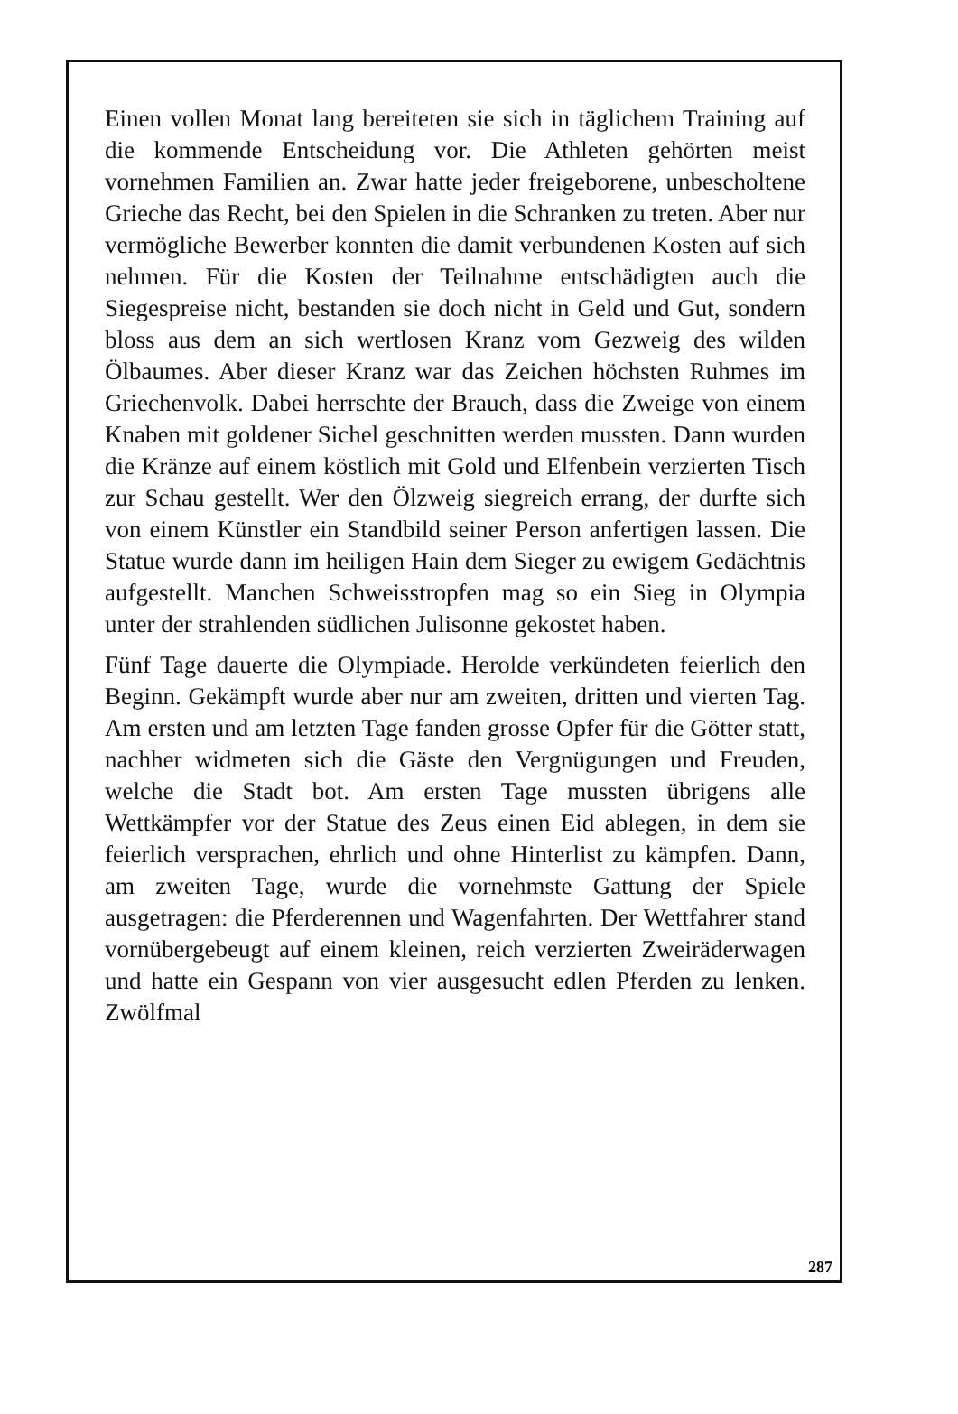Einen vollen Monat lang bereiteten sie sich in täglichem Training auf die kommende Entscheidung vor. Die Athleten gehörten meist vornehmen Familien an. Zwar hatte jeder freigeborene, unbescholtene Grieche das Recht, bei den Spielen in die Schranken zu treten. Aber nur vermögliche Bewerber konnten die damit verbundenen Kosten auf sich nehmen. Für die Kosten der Teilnahme entschädigten auch die Siegespreise nicht, bestanden sie doch nicht in Geld und Gut, sondern bloss aus dem an sich wertlosen Kranz vom Gezweig des wilden Ölbaumes. Aber dieser Kranz war das Zeichen höchsten Ruhmes im Griechenvolk. Dabei herrschte der Brauch, dass die Zweige von einem Knaben mit goldener Sichel geschnitten werden mussten. Dann wurden die Kränze auf einem köstlich mit Gold und Elfenbein verzierten Tisch zur Schau gestellt. Wer den Ölzweig siegreich errang, der durfte sich von einem Künstler ein Standbild seiner Person anfertigen lassen. Die Statue wurde dann im heiligen Hain dem Sieger zu ewigem Gedächtnis aufgestellt. Manchen Schweisstropfen mag so ein Sieg in Olympia unter der strahlenden südlichen Julisonne gekostet haben.
Fünf Tage dauerte die Olympiade. Herolde verkündeten feierlich den Beginn. Gekämpft wurde aber nur am zweiten, dritten und vierten Tag. Am ersten und am letzten Tage fanden grosse Opfer für die Götter statt, nachher widmeten sich die Gäste den Vergnügungen und Freuden, welche die Stadt bot. Am ersten Tage mussten übrigens alle Wettkämpfer vor der Statue des Zeus einen Eid ablegen, in dem sie feierlich versprachen, ehrlich und ohne Hinterlist zu kämpfen. Dann, am zweiten Tage, wurde die vornehmste Gattung der Spiele ausgetragen: die Pferderennen und Wagenfahrten. Der Wettfahrer stand vornübergebeugt auf einem kleinen, reich verzierten Zweiräderwagen und hatte ein Gespann von vier ausgesucht edlen Pferden zu lenken. Zwölfmal
287